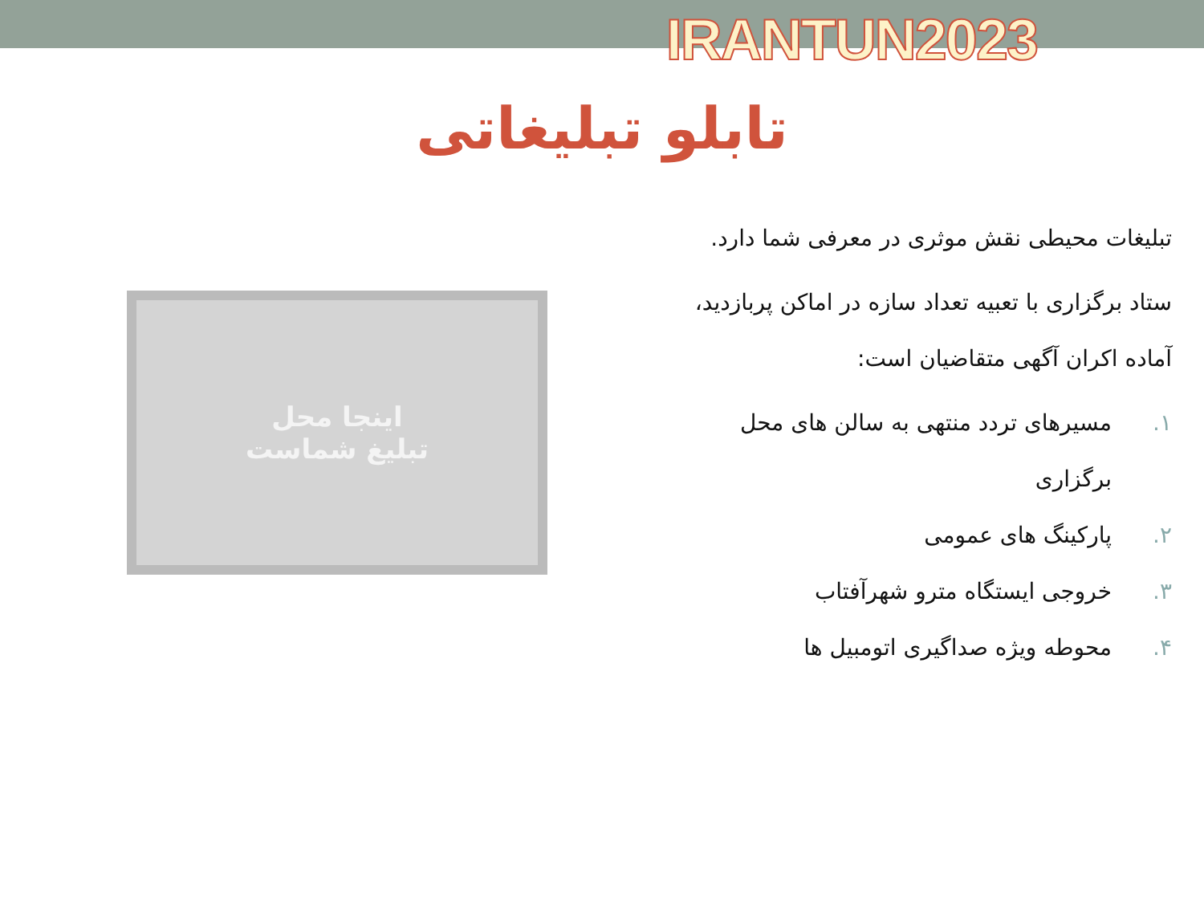IRANTUN2023
تابلو تبلیغاتی
اینجا محل
تبلیغ شماست
تبلیغات محیطی نقش موثری در معرفی شما دارد.
ستاد برگزاری با تعبیه تعداد سازه در اماکن پربازدید، آماده اکران آگهی متقاضیان است:
۱. مسیرهای تردد منتهی به سالن های محل برگزاری
۲. پارکینگ های عمومی
۳. خروجی ایستگاه مترو شهرآفتاب
۴. محوطه ویژه صداگیری اتومبیل ها